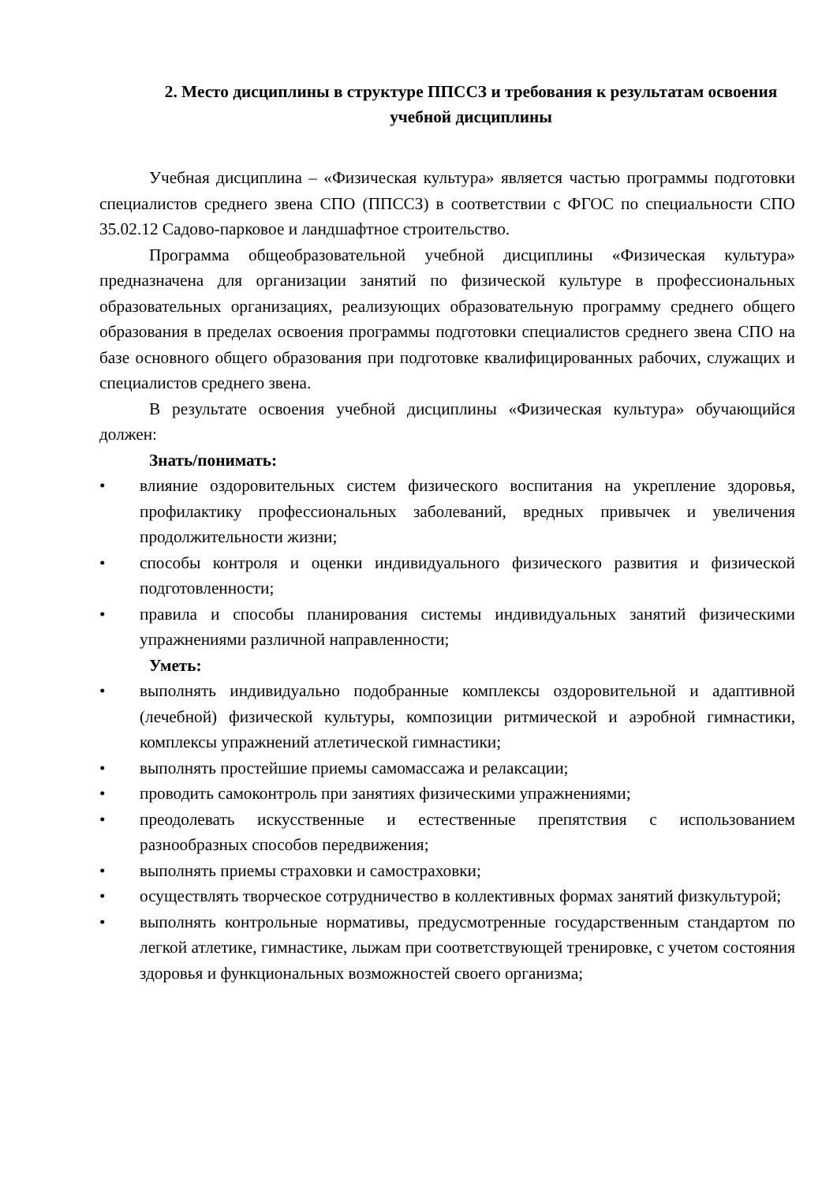2. Место дисциплины в структуре ППССЗ и требования к результатам освоения учебной дисциплины
Учебная дисциплина – «Физическая культура» является частью программы подготовки специалистов среднего звена СПО (ППССЗ) в соответствии с ФГОС по специальности СПО 35.02.12 Садово-парковое и ландшафтное строительство.
Программа общеобразовательной учебной дисциплины «Физическая культура» предназначена для организации занятий по физической культуре в профессиональных образовательных организациях, реализующих образовательную программу среднего общего образования в пределах освоения программы подготовки специалистов среднего звена СПО на базе основного общего образования при подготовке квалифицированных рабочих, служащих и специалистов среднего звена.
В результате освоения учебной дисциплины «Физическая культура» обучающийся должен:
Знать/понимать:
• влияние оздоровительных систем физического воспитания на укрепление здоровья, профилактику профессиональных заболеваний, вредных привычек и увеличения продолжительности жизни;
• способы контроля и оценки индивидуального физического развития и физической подготовленности;
• правила и способы планирования системы индивидуальных занятий физическими упражнениями различной направленности;
Уметь:
• выполнять индивидуально подобранные комплексы оздоровительной и адаптивной (лечебной) физической культуры, композиции ритмической и аэробной гимнастики, комплексы упражнений атлетической гимнастики;
• выполнять простейшие приемы самомассажа и релаксации;
• проводить самоконтроль при занятиях физическими упражнениями;
• преодолевать искусственные и естественные препятствия с использованием разнообразных способов передвижения;
• выполнять приемы страховки и самостраховки;
• осуществлять творческое сотрудничество в коллективных формах занятий физкультурой;
• выполнять контрольные нормативы, предусмотренные государственным стандартом по легкой атлетике, гимнастике, лыжам при соответствующей тренировке, с учетом состояния здоровья и функциональных возможностей своего организма;